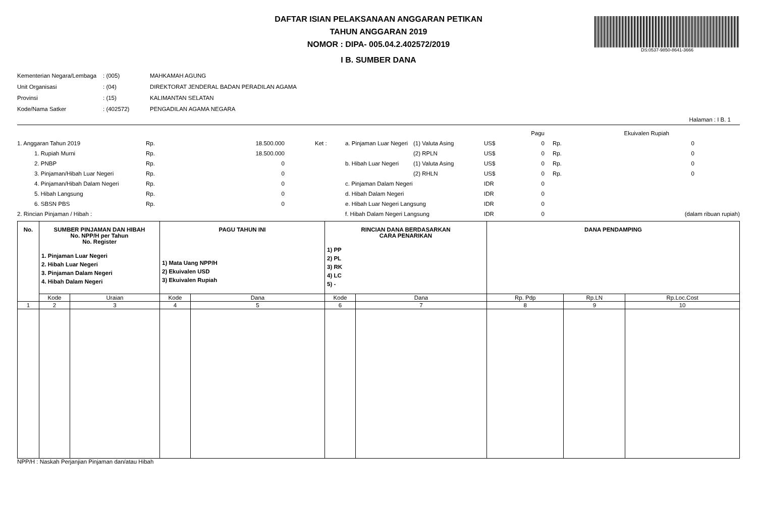DS:0537-9850-8641-3666
DAFTAR ISIAN PELAKSANAAN ANGGARAN PETIKAN
TAHUN ANGGARAN 2019
NOMOR : DIPA- 005.04.2.402572/2019
I B. SUMBER DANA
| Kementerian Negara/Lembaga | : (005) | MAHKAMAH AGUNG |
| Unit Organisasi | : (04) | DIREKTORAT JENDERAL BADAN PERADILAN AGAMA |
| Provinsi | : (15) | KALIMANTAN SELATAN |
| Kode/Nama Satker | : (402572) | PENGADILAN AGAMA NEGARA |
Halaman : I B. 1
| | | | | | | | | Pagu | | Ekuivalen Rupiah |
| 1. Anggaran Tahun 2019 | Rp. | 18.500.000 | Ket : | a. Pinjaman Luar Negeri | (1) Valuta Asing | US$ | | 0 | Rp. | 0 |
| 1. Rupiah Murni | Rp. | 18.500.000 | | | (2) RPLN | US$ | | 0 | Rp. | 0 |
| 2. PNBP | Rp. | 0 | | b. Hibah Luar Negeri | (1) Valuta Asing | US$ | | 0 | Rp. | 0 |
| 3. Pinjaman/Hibah Luar Negeri | Rp. | 0 | | | (2) RHLN | US$ | | 0 | Rp. | 0 |
| 4. Pinjaman/Hibah Dalam Negeri | Rp. | 0 | | c. Pinjaman Dalam Negeri | | IDR | | 0 | | |
| 5. Hibah Langsung | Rp. | 0 | | d. Hibah Dalam Negeri | | IDR | | 0 | | |
| 6. SBSN PBS | Rp. | 0 | | e. Hibah Luar Negeri Langsung | | IDR | | 0 | | |
| 2. Rincian Pinjaman / Hibah : | | | | f. Hibah Dalam Negeri Langsung | | IDR | | 0 | | (dalam ribuan rupiah) |
| No. | SUMBER PINJAMAN DAN HIBAH No. NPP/H per Tahun No. Register 1. Pinjaman Luar Negeri 2. Hibah Luar Negeri 3. Pinjaman Dalam Negeri 4. Hibah Dalam Negeri | | PAGU TAHUN INI 1) Mata Uang NPP/H 2) Ekuivalen USD 3) Ekuivalen Rupiah | | RINCIAN DANA BERDASARKAN CARA PENARIKAN 1) PP 2) PL 3) RK 4) LC 5) - | | DANA PENDAMPING | | |
| --- | --- | --- | --- | --- | --- | --- | --- | --- | --- |
| | Kode | Uraian | Kode | Dana | Kode | Dana | Rp. Pdp | Rp.LN | Rp.Loc.Cost |
| 1 | 2 | 3 | 4 | 5 | 6 | 7 | 8 | 9 | 10 |
NPP/H : Naskah Perjanjian Pinjaman dan/atau Hibah